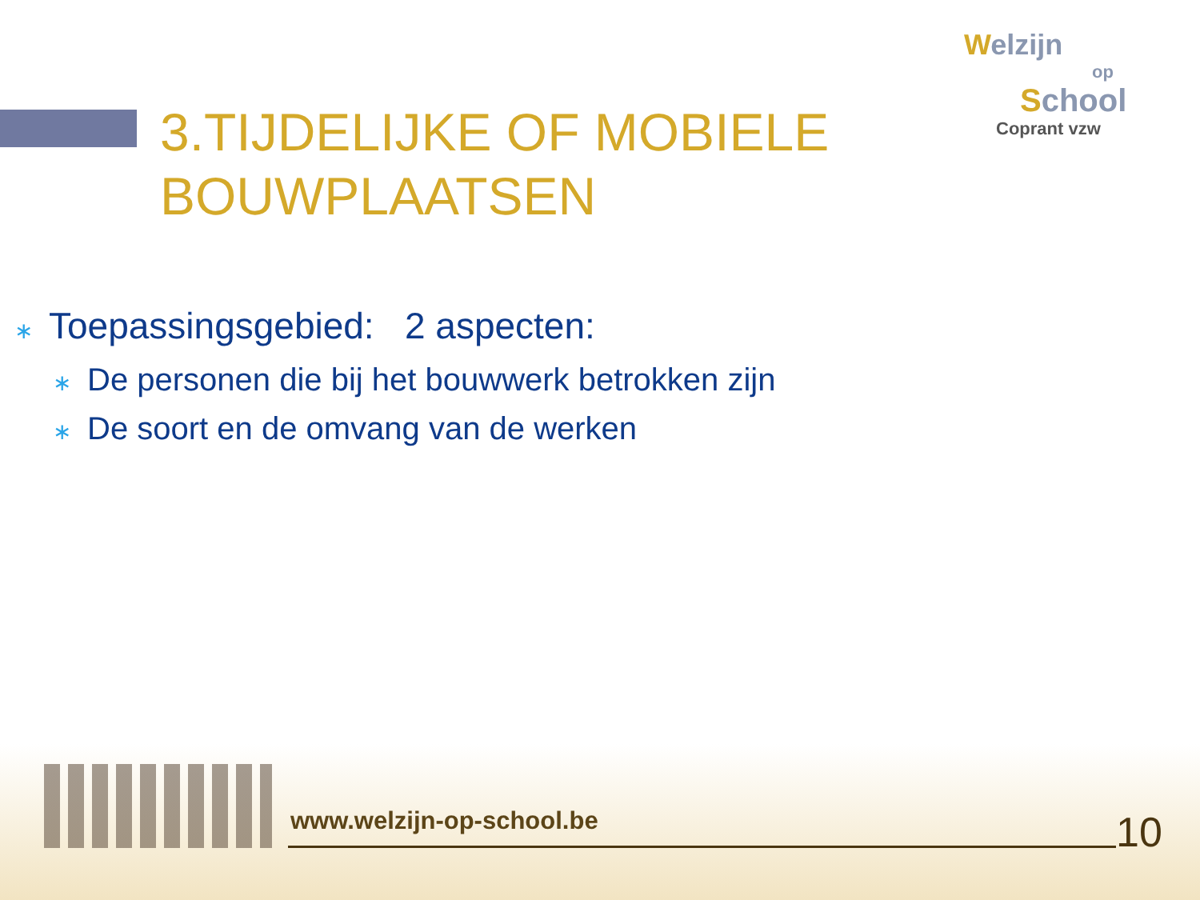Welzijn
op
School
Coprant vzw
3.TIJDELIJKE OF MOBIELE
BOUWPLAATSEN
∗ Toepassingsgebied: 2 aspecten:
∗ De personen die bij het bouwwerk betrokken zijn
∗ De soort en de omvang van de werken
www.welzijn-op-school.be 10